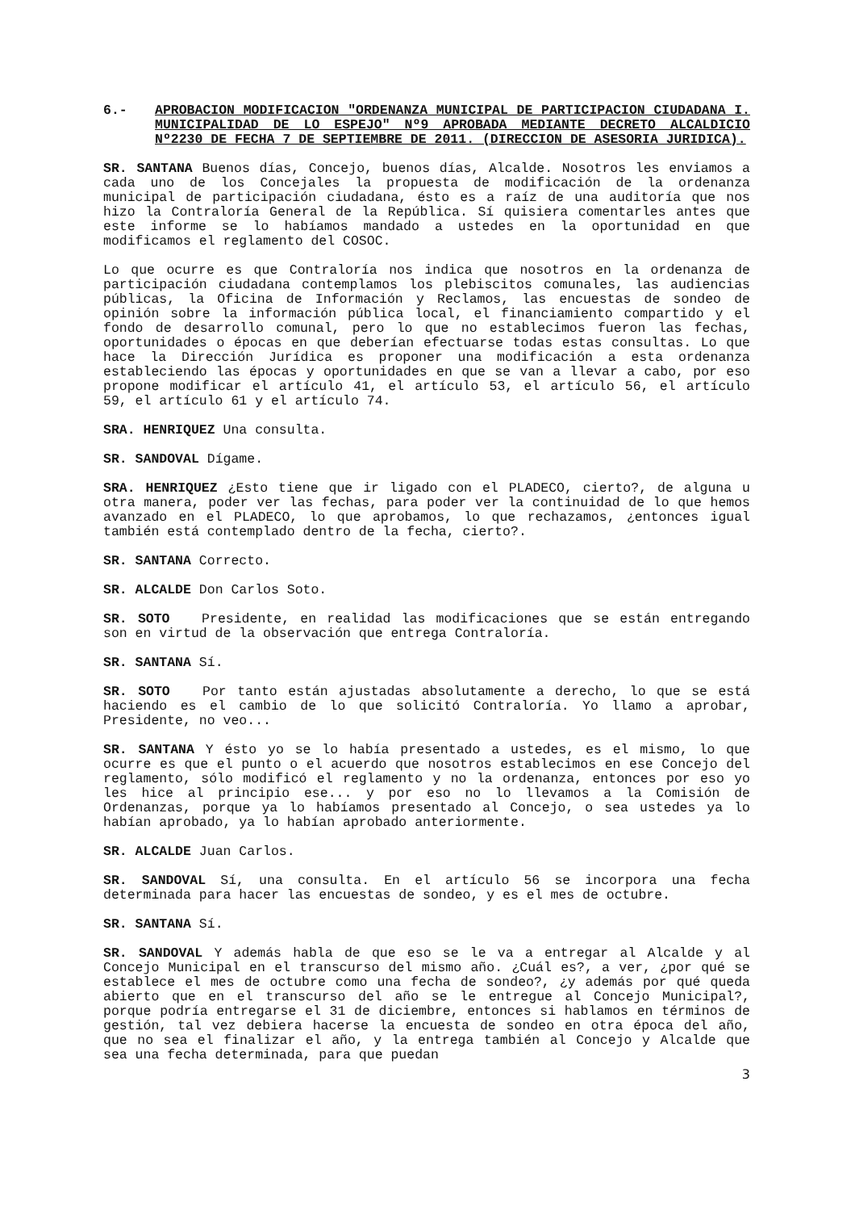6.- APROBACION MODIFICACION "ORDENANZA MUNICIPAL DE PARTICIPACION CIUDADANA I. MUNICIPALIDAD DE LO ESPEJO" Nº9 APROBADA MEDIANTE DECRETO ALCALDICIO Nº2230 DE FECHA 7 DE SEPTIEMBRE DE 2011. (DIRECCION DE ASESORIA JURIDICA).
SR. SANTANA Buenos días, Concejo, buenos días, Alcalde. Nosotros les enviamos a cada uno de los Concejales la propuesta de modificación de la ordenanza municipal de participación ciudadana, ésto es a raíz de una auditoría que nos hizo la Contraloría General de la República. Sí quisiera comentarles antes que este informe se lo habíamos mandado a ustedes en la oportunidad en que modificamos el reglamento del COSOC.
Lo que ocurre es que Contraloría nos indica que nosotros en la ordenanza de participación ciudadana contemplamos los plebiscitos comunales, las audiencias públicas, la Oficina de Información y Reclamos, las encuestas de sondeo de opinión sobre la información pública local, el financiamiento compartido y el fondo de desarrollo comunal, pero lo que no establecimos fueron las fechas, oportunidades o épocas en que deberían efectuarse todas estas consultas. Lo que hace la Dirección Jurídica es proponer una modificación a esta ordenanza estableciendo las épocas y oportunidades en que se van a llevar a cabo, por eso propone modificar el artículo 41, el artículo 53, el artículo 56, el artículo 59, el artículo 61 y el artículo 74.
SRA. HENRIQUEZ Una consulta.
SR. SANDOVAL Dígame.
SRA. HENRIQUEZ ¿Esto tiene que ir ligado con el PLADECO, cierto?, de alguna u otra manera, poder ver las fechas, para poder ver la continuidad de lo que hemos avanzado en el PLADECO, lo que aprobamos, lo que rechazamos, ¿entonces igual también está contemplado dentro de la fecha, cierto?.
SR. SANTANA Correcto.
SR. ALCALDE Don Carlos Soto.
SR. SOTO Presidente, en realidad las modificaciones que se están entregando son en virtud de la observación que entrega Contraloría.
SR. SANTANA Sí.
SR. SOTO Por tanto están ajustadas absolutamente a derecho, lo que se está haciendo es el cambio de lo que solicitó Contraloría. Yo llamo a aprobar, Presidente, no veo...
SR. SANTANA Y ésto yo se lo había presentado a ustedes, es el mismo, lo que ocurre es que el punto o el acuerdo que nosotros establecimos en ese Concejo del reglamento, sólo modificó el reglamento y no la ordenanza, entonces por eso yo les hice al principio ese... y por eso no lo llevamos a la Comisión de Ordenanzas, porque ya lo habíamos presentado al Concejo, o sea ustedes ya lo habían aprobado, ya lo habían aprobado anteriormente.
SR. ALCALDE Juan Carlos.
SR. SANDOVAL Sí, una consulta. En el artículo 56 se incorpora una fecha determinada para hacer las encuestas de sondeo, y es el mes de octubre.
SR. SANTANA Sí.
SR. SANDOVAL Y además habla de que eso se le va a entregar al Alcalde y al Concejo Municipal en el transcurso del mismo año. ¿Cuál es?, a ver, ¿por qué se establece el mes de octubre como una fecha de sondeo?, ¿y además por qué queda abierto que en el transcurso del año se le entregue al Concejo Municipal?, porque podría entregarse el 31 de diciembre, entonces si hablamos en términos de gestión, tal vez debiera hacerse la encuesta de sondeo en otra época del año, que no sea el finalizar el año, y la entrega también al Concejo y Alcalde que sea una fecha determinada, para que puedan
3